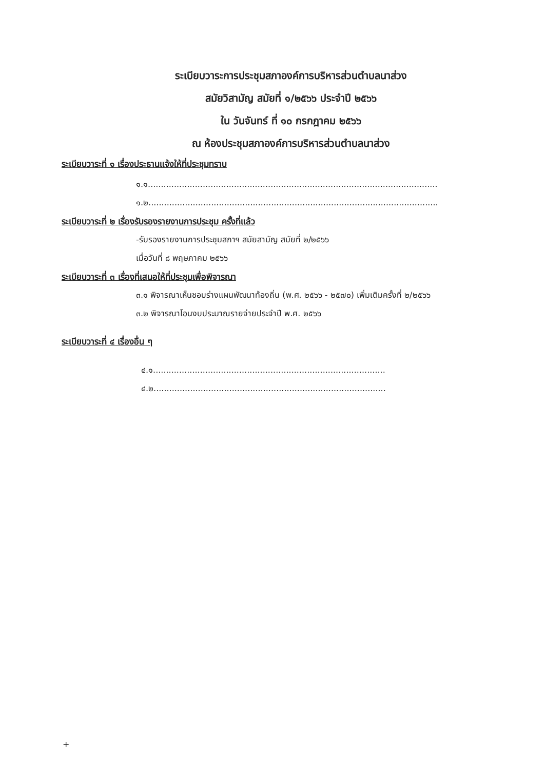ระเบียบวาระการประชุมสภาองค์การบริหารส่วนตำบลนาส่วง
สมัยวิสามัญ สมัยที่ ๑/๒๕๖๖ ประจำปี ๒๕๖๖
ใน วันจันทร์ ที่ ๑๐ กรกฎาคม ๒๕๖๖
ณ ห้องประชุมสภาองค์การบริหารส่วนตำบลนาส่วง
ระเบียบวาระที่ ๑ เรื่องประธานแจ้งให้ที่ประชุมทราบ
๑.๑...............................................................................................................
๑.๒...............................................................................................................
ระเบียบวาระที่ ๒ เรื่องรับรองรายงานการประชุม ครั้งที่แล้ว
-รับรองรายงานการประชุมสภาฯ สมัยสามัญ สมัยที่ ๒/๒๕๖๖
เมื่อวันที่ ๘ พฤษภาคม ๒๕๖๖
ระเบียบวาระที่ ๓ เรื่องที่เสนอให้ที่ประชุมเพื่อพิจารณา
๓.๑ พิจารณาเห็นชอบร่างแผนพัฒนาท้องถิ่น (พ.ศ. ๒๕๖๖ - ๒๕๗๐) เพิ่มเติมครั้งที่ ๒/๒๕๖๖
๓.๒ พิจารณาโอนงบประมาณรายจ่ายประจำปี พ.ศ. ๒๕๖๖
ระเบียบวาระที่ ๔ เรื่องอื่น ๆ
๔.๑.........................................................................................
๔.๒.........................................................................................
+